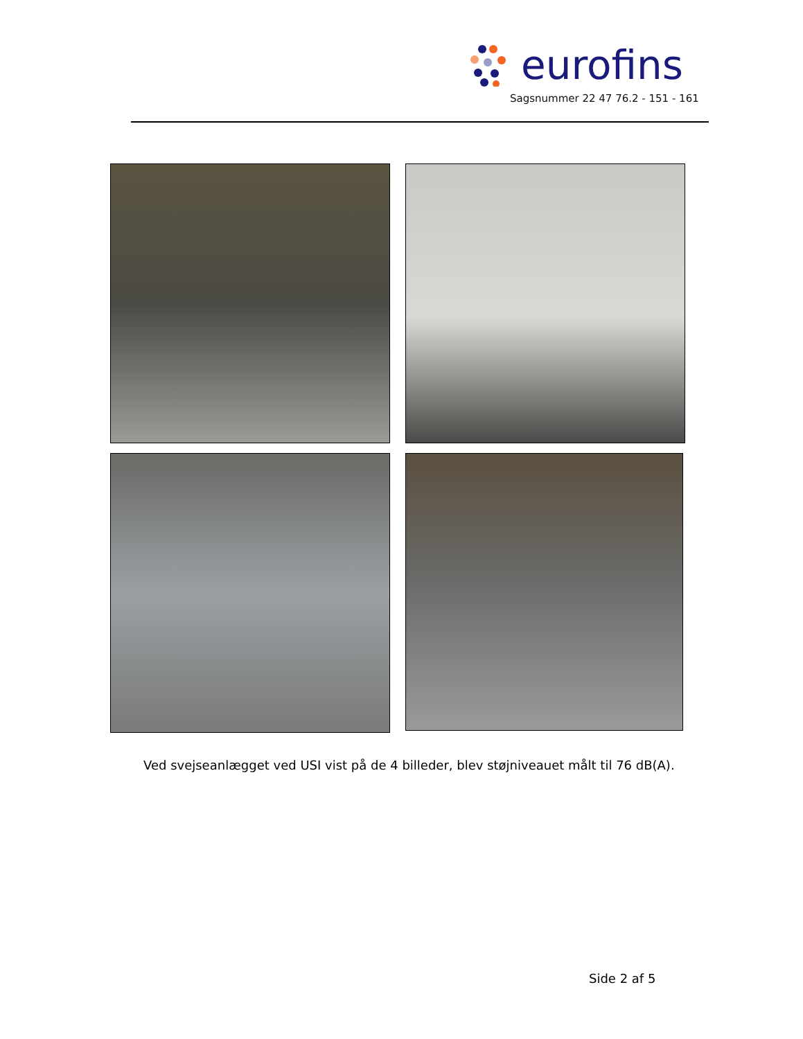eurofins
Sagsnummer 22 47 76.2 - 151 - 161
Ved svejseanlægget ved USI vist på de 4 billeder, blev støjniveauet målt til 76 dB(A).
Side 2 af 5